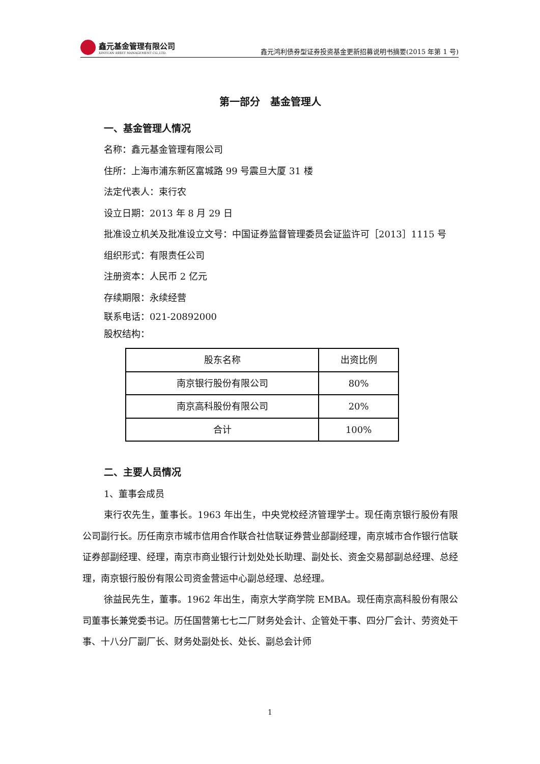鑫元基金管理有限公司
XINYUAN ASSET MANAGEMENT CO.,LTD.
鑫元鸿利债券型证券投资基金更新招募说明书摘要(2015 年第 1 号)
第一部分　基金管理人
一、基金管理人情况
名称：鑫元基金管理有限公司
住所：上海市浦东新区富城路 99 号震旦大厦 31 楼
法定代表人：束行农
设立日期：2013 年 8 月 29 日
批准设立机关及批准设立文号：中国证券监督管理委员会证监许可［2013］1115 号
组织形式：有限责任公司
注册资本：人民币 2 亿元
存续期限：永续经营
联系电话：021-20892000
股权结构：
| 股东名称 | 出资比例 |
| --- | --- |
| 南京银行股份有限公司 | 80% |
| 南京高科股份有限公司 | 20% |
| 合计 | 100% |
二、主要人员情况
1、董事会成员
束行农先生，董事长。1963 年出生，中央党校经济管理学士。现任南京银行股份有限公司副行长。历任南京市城市信用合作联合社信联证券营业部副经理，南京城市合作银行信联证券部副经理、经理，南京市商业银行计划处处长助理、副处长、资金交易部副总经理、总经理，南京银行股份有限公司资金营运中心副总经理、总经理。
徐益民先生，董事。1962 年出生，南京大学商学院 EMBA。现任南京高科股份有限公司董事长兼党委书记。历任国营第七七二厂财务处会计、企管处干事、四分厂会计、劳资处干事、十八分厂副厂长、财务处副处长、处长、副总会计师
1